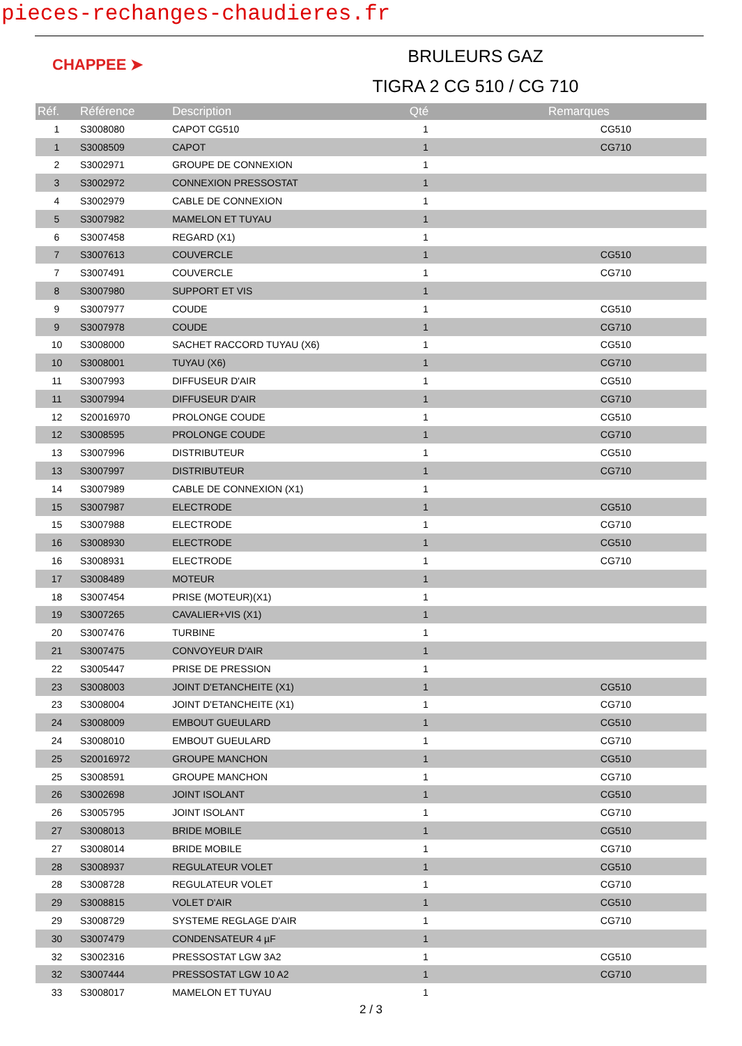pieces-rechanges-chaudieres.fr
CHAPPEE ➤
BRULEURS GAZ
TIGRA 2 CG 510 / CG 710
| Réf. | Référence | Description | Qté | Remarques |
| --- | --- | --- | --- | --- |
| 1 | S3008080 | CAPOT CG510 | 1 | CG510 |
| 1 | S3008509 | CAPOT | 1 | CG710 |
| 2 | S3002971 | GROUPE DE CONNEXION | 1 | |
| 3 | S3002972 | CONNEXION PRESSOSTAT | 1 | |
| 4 | S3002979 | CABLE DE CONNEXION | 1 | |
| 5 | S3007982 | MAMELON ET TUYAU | 1 | |
| 6 | S3007458 | REGARD (X1) | 1 | |
| 7 | S3007613 | COUVERCLE | 1 | CG510 |
| 7 | S3007491 | COUVERCLE | 1 | CG710 |
| 8 | S3007980 | SUPPORT ET VIS | 1 | |
| 9 | S3007977 | COUDE | 1 | CG510 |
| 9 | S3007978 | COUDE | 1 | CG710 |
| 10 | S3008000 | SACHET RACCORD TUYAU (X6) | 1 | CG510 |
| 10 | S3008001 | TUYAU (X6) | 1 | CG710 |
| 11 | S3007993 | DIFFUSEUR D'AIR | 1 | CG510 |
| 11 | S3007994 | DIFFUSEUR D'AIR | 1 | CG710 |
| 12 | S20016970 | PROLONGE COUDE | 1 | CG510 |
| 12 | S3008595 | PROLONGE COUDE | 1 | CG710 |
| 13 | S3007996 | DISTRIBUTEUR | 1 | CG510 |
| 13 | S3007997 | DISTRIBUTEUR | 1 | CG710 |
| 14 | S3007989 | CABLE DE CONNEXION (X1) | 1 | |
| 15 | S3007987 | ELECTRODE | 1 | CG510 |
| 15 | S3007988 | ELECTRODE | 1 | CG710 |
| 16 | S3008930 | ELECTRODE | 1 | CG510 |
| 16 | S3008931 | ELECTRODE | 1 | CG710 |
| 17 | S3008489 | MOTEUR | 1 | |
| 18 | S3007454 | PRISE (MOTEUR)(X1) | 1 | |
| 19 | S3007265 | CAVALIER+VIS (X1) | 1 | |
| 20 | S3007476 | TURBINE | 1 | |
| 21 | S3007475 | CONVOYEUR D'AIR | 1 | |
| 22 | S3005447 | PRISE DE PRESSION | 1 | |
| 23 | S3008003 | JOINT D'ETANCHEITE (X1) | 1 | CG510 |
| 23 | S3008004 | JOINT D'ETANCHEITE (X1) | 1 | CG710 |
| 24 | S3008009 | EMBOUT GUEULARD | 1 | CG510 |
| 24 | S3008010 | EMBOUT GUEULARD | 1 | CG710 |
| 25 | S20016972 | GROUPE MANCHON | 1 | CG510 |
| 25 | S3008591 | GROUPE MANCHON | 1 | CG710 |
| 26 | S3002698 | JOINT ISOLANT | 1 | CG510 |
| 26 | S3005795 | JOINT ISOLANT | 1 | CG710 |
| 27 | S3008013 | BRIDE MOBILE | 1 | CG510 |
| 27 | S3008014 | BRIDE MOBILE | 1 | CG710 |
| 28 | S3008937 | REGULATEUR VOLET | 1 | CG510 |
| 28 | S3008728 | REGULATEUR VOLET | 1 | CG710 |
| 29 | S3008815 | VOLET D'AIR | 1 | CG510 |
| 29 | S3008729 | SYSTEME REGLAGE D'AIR | 1 | CG710 |
| 30 | S3007479 | CONDENSATEUR 4 µF | 1 | |
| 32 | S3002316 | PRESSOSTAT LGW 3A2 | 1 | CG510 |
| 32 | S3007444 | PRESSOSTAT LGW 10 A2 | 1 | CG710 |
| 33 | S3008017 | MAMELON ET TUYAU | 1 | |
2 / 3